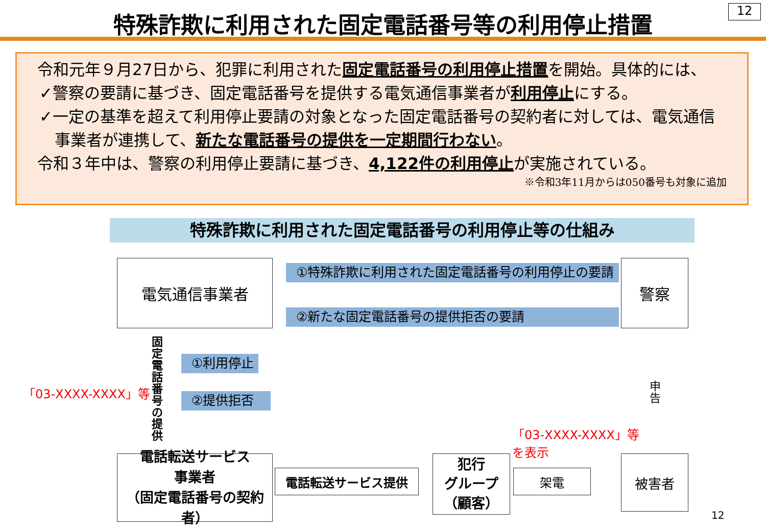12
特殊詐欺に利用された固定電話番号等の利用停止措置
令和元年９月27日から、犯罪に利用された固定電話番号の利用停止措置を開始。具体的には、
✓警察の要請に基づき、固定電話番号を提供する電気通信事業者が利用停止にする。
✓一定の基準を超えて利用停止要請の対象となった固定電話番号の契約者に対しては、電気通信
事業者が連携して、新たな電話番号の提供を一定期間行わない。
令和３年中は、警察の利用停止要請に基づき、4,122件の利用停止が実施されている。
※令和3年11月からは050番号も対象に追加
特殊詐欺に利用された固定電話番号の利用停止等の仕組み
電気通信事業者 警察
①特殊詐欺に利用された固定電話番号の利用停止の要請
②新たな固定電話番号の提供拒否の要請
①利用停止
②提供拒否
固定電話番号の提供
「03-XXXX-XXXX」等
申告
「03-XXXX-XXXX」等
を表示
電話転送サービス
事業者
（固定電話番号の契約者）
電話転送サービス提供
犯行
グループ
（顧客）
架電
被害者
12